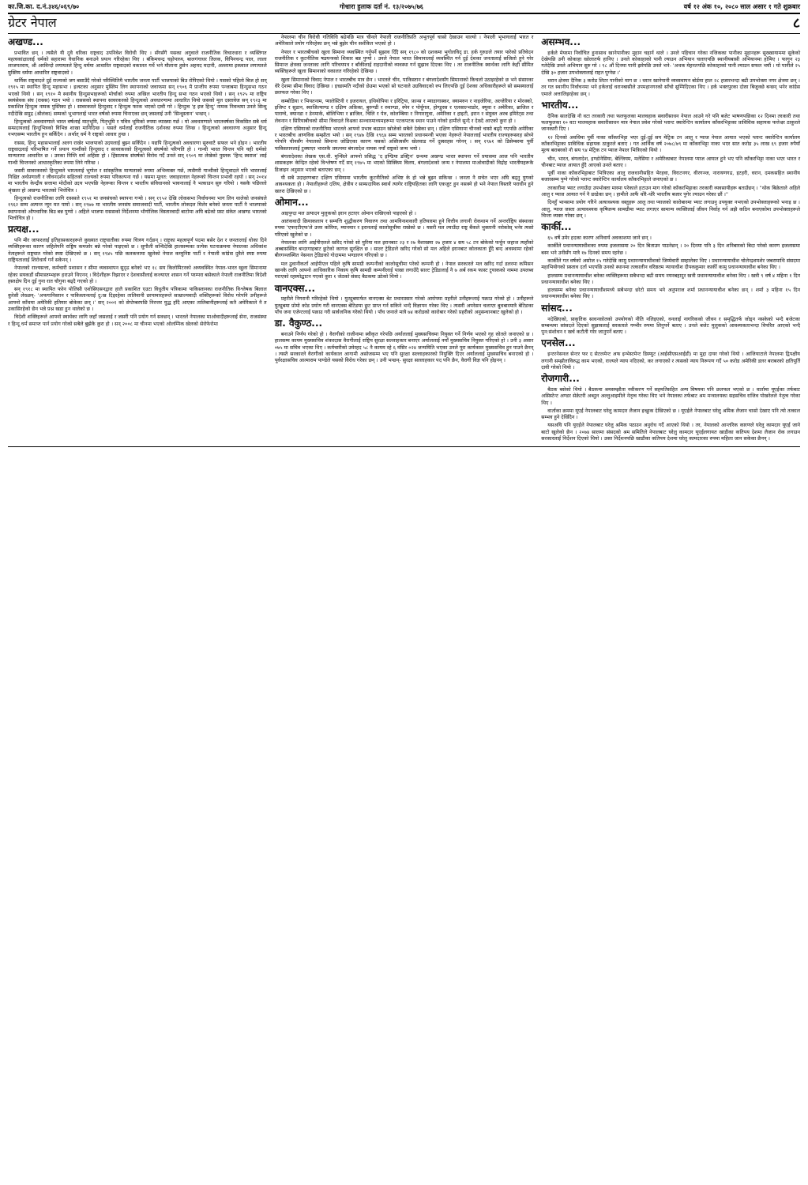का.जि.का. द.नं.३४६/०६९/७० गोश्वारा हुलाक दर्ता नं. १३/२०७५/७६ वर्ष १२ अंक १०, २०८० साल असार १ गते शुक्रबार
ग्रेटर नेपाल ८
अखण्ड...
प्रभावित छन् । त्यसैले यी दुवै धरिका राष्ट्रवाद उपनिवेश विरोधी थिए । सँगसँगै यसका अगुवाले राजनीतिक विचारधारा र व्यक्तिगत महत्वकांक्षालाई धर्मको सहारामा वैधानिक बनाउने प्रयत्न गरिरहेका थिए । बंकिमचन्द्र चट्टोपाध्य, बालगंगाधर तिलक, विपिनचन्द्र पाल, लाला लाजपतराय, श्री अरविन्दो लगायतले हिन्दु धर्ममा आधारित राष्ट्रवादको वकालत गर्थे भने मौलाना हुसेन अहमद मदानी, अल्लामा इकवाल लगायतले मुस्लिम धर्ममा आधारित राष्ट्रवादको ।
धार्मिक राष्ट्रवादले दुई राज्यको जग बसाउँदै गरेको परिस्थितिमै भारतीय जनता पार्टी भाजपाको बिउ रोपिएको थियो । यसको पहिलो बिज हो सन् १९१५ मा स्थापित हिन्दु महासभा । इल्स्टका अनुसार मुस्लिम लिग स्थापनाको जवाफमा सन् १९०६ मै प्रान्तीय रुपमा पन्जाबमा हिन्दुसभा गठन भएको थियो । सन् १९१० मै स्थानीय हिन्दुसभाहरूको मोर्चाको रुपमा अखिल भारतीय हिन्दु सभा गठन भएको थियो । सन् १९२५ मा राष्ट्रिय स्वयंसेवक संघ (रासस) गठन भयो । राससको स्थापना सावरकरको हिन्दुत्वको अवधारणामा आधारित थियो जसको मूल दस्तावेज सन् १९२३ मा प्रकाशित हिन्दुत्व नामक पुस्तिका हो । सावरकरले हिन्दुवाद र हिन्दुत्व फरक भएको दावी गरे । हिन्दुत्व 'ह इज हिन्दु' नामक निवन्धमा उनले सिन्धु नदीदेखि समुद्र (श्रीलंका) सम्मको भूभागलाई भारत वर्षको रुपमा चिनाएका छन् जसलाई उनी 'सिन्धुस्तान' भन्छन् ।
हिन्दुत्वको अवधारणाले भारत वर्षलाई मातृभूमि, पितृभूमि र पवित्र भूमिको रुपमा व्याख्या गर्छ । यो अवधारणाले भारतवर्षका विकसित सबै धर्म सम्प्रदायलाई हिन्दुभित्रको विभिन्न शाखा मानिदिन्छ । यसले धर्मलाई राजनीतिक दर्शनका रुपमा लिन्छ । हिन्दुत्वको अवधारणा अनुसार हिन्दु नभएसम्म भारतीय हुन सकिँदैन । अर्थात् धर्म नै राष्ट्रको आधार हुन्छ ।
रासस, हिन्दु महासभालाई अलग राखेर भाजपाको उदयलाई बुझ्न सकिँदैन । यद्यपि हिन्दुत्वको अवधारणा सुरुवाटै सफल भने होइन । भारतीय राष्ट्रवादलाई परिभाषित गर्ने प्रयत्न गान्धीको हिन्दुवाद र सावरकरको हिन्दुत्वको संघर्षको परिणति हो । गान्धी भारत चिन्तन पनि यही धर्मको मान्यतामा आधारित छ । उनका निम्ति धर्म अहिंसा हो । हिंसात्मक संघर्षको विरोध गर्दै उनले सन् १९०९ मा लेखेको पुस्तक 'हिन्द स्वराज' लाई गान्धी चिन्तनको आधारकृतिका रुपमा लिने गरिन्छ ।
जसरी सावरकरको हिन्दुत्वले भारतलाई भूगोल र सांस्कृतिक मान्यताको रुपमा अभिव्यक्त गर्छ, त्यसैगरी गान्धीको हिन्दुवादले पनि भारतलाई निश्चित अर्थप्रणाली र जीवनदर्शन सहितको राज्यको रुपमा परिकल्पना गर्छ । यसमा मूलत: जवाहरलाल नेहरूको चिन्तन प्रभावी रहयो । सन् २०१४ मा भारतीय केन्द्रीय सत्तामा मोदीको उदय भएपछि नेहरूका चिन्तन र भारतीय संविधानको भावनालाई नै भत्काउन सुरु गरियो । यसकै पछिल्लो श्रृंखला हो अखण्ड भारतको भित्तेचित्र ।
हिन्दुत्वको राजनीतिका लागि राससले १९५१ मा जनसंघको स्थापना गऱ्यो । सन् १९५२ देखि लोकसभा निर्वाचनमा भाग लिन थालेको जनसंघले १९६२ सम्म अत्यन्त न्यून मत पायो । सन् १९७७ मा भारतीय जनसंघ समाजवादी पार्टी, भारतीय लोकदल मिलेर बनेको जनता पार्टी नै भाजपाको स्थापनाको औपचारिक बिउ बन्न पुग्यो । अहिले भाजपा राससको निर्देशनमा भौगोलिक विस्तारवादी बाटोमा अघि बढेको प्रस्ट संकेत अखण्ड भारतको भित्तोचित्र हो ।
प्रत्यक्ष...
पनि मीर जाफरलाई इतिहासकारहरूले कुख्यात राष्ट्रघातीका रुपमा चित्रण गर्दछन् । राष्ट्रका महत्वपूर्ण पदमा बसेर देश र जनतालाई धोका दिने व्यक्तिहरूका कारण जहिलेपनि राष्ट्रिय कमजोर बन्ने गरेको पाइएको छ । सुगौली सन्धिदेखि हालसम्मका प्रत्येक घटनाक्रममा नेपालका अधिकांश नेताहरूले राष्ट्रघात गरेको स्पष्ट देखिएको छ । सन् १९४५ पछि कलकत्तामा खुलेको नेपाल कम्युनिष्ट पार्टी र नेपाली कांग्रेस दुवैले स्पष्ट रुपमा राष्ट्रियतालाई शिरोधार्य गर्न सकेनन् ।
नेपालको राज्यसत्ता, कर्मचारी प्रशासन र सीमा व्यवस्थापन सुदृढ बनेको भए १८ सय किलोमिटरको अव्यवस्थित नेपाल-भारत खुला सिमानामा रहेका सयकडौं सीमास्तम्भहरू हराउने थिएनन् । विदेशीहरू रिझाएर र देशवासीलाई कज्याएर शासन गर्ने परम्परा बसेकाले नेपाली राजनीतिमा विदेशी हस्तक्षेप दिन दुई गुना रात चौगुना बढ्दै गएको हो ।
सन् १९१८ मा स्थापित फरेन पोलिसी एशोसिएसनद्वारा हालै प्रकाशित एउटा विधुतीय पत्रिकामा पाकिस्तानका राजनीतिक विश्लेषक बिलाल कुरेसी लेख्छन्- 'अफगानिस्तान र पाकिस्तानलाई दु:ख दिइरहेका तालिवानी छापामारहरूले साम्राज्यवादी शक्तिहरूको विरोध गरेपनि उनीहरूले आफ्नो काँधमा अमेरिकी हतियार बोकेका छन् ।' सन् २००१ को सेप्टेम्बरपछि निरन्तर युद्ध हाँदै आएका तालिबानीहरूलाई कतै अमेरिकाले नै त उकासिरहेको छैन भन्ने प्रश्न खडा हुन थालेको छ ।
विदेशी शक्तिहरूले आफ्नो स्वार्थका लागि जहाँ जसलाई र जसरी पनि प्रयोग गर्न सक्छन् । भारतले नेपालका माओवादीहरूलाई सेना, राजसंस्था र हिन्दू धर्म समाप्त पार्न प्रयोग गरेको सबैले बुझेकै कुरा हो । सन् २००८ मा चीनमा भएको ओलम्पिक खेलको सेरोफेरोमा
नेपालमा चीन विरोधी गतिविधि बढेपछि मात्र चीनले नेपाली राजनीतिप्रति अभूतपूर्व चासो देखाउन थाल्यो । नेपाली भूभागलाई भारत र अमेरिकाले प्रयोग गरिरहेका छन् भन्ने बुझेर चीन सर्शकित भएको हो ।
नेपाल र भारतबीचको खुला सिमाना व्यवस्थित गर्नुपर्ने सुझाव दिँदै सन् १९८० को दशकमा भूगोलविद् डा. हर्क गुरुङले तयार पारेको प्रतिवेदन राजनीतिक र कूटनीतिक षडयन्त्रको शिकार बन्न पुग्यो । उनले नेपाल भारत सिमानालाई व्यवस्थित गर्न दुई देशका जनतालाई सजिलो हुने गरेर सिमान्त क्षेत्रका जनताका लागि परिचयपत्र र बाँकीलाई राहदानीको व्यवस्था गर्न सुझाव दिएका थिए । तर राजनीतिक स्वार्थका लागि केही सीमित व्यक्तिहरूले खुला सिमानाको वकालत गरिरहेको देखिन्छ ।
खुला सिमानाको विवाद नेपाल र भारतबीच मात्र छैन । भारतले चीन, पाकिस्तान र बंगलादेशसँग सिमानाको किचलो उठाइरहेको छ भने संसारका धेरै देशमा सीमा विवाद देखिन्छ । इच्छामति नदीको छेउमा भएको सो घटनाले उग्रविवादको रुप लिएपछि दुई देशका अधिकारीहरूले सो समस्यालाई छलफल गरेका थिए ।
कम्बोडिया र भियतनाम, प्यालेस्टिनी र इजरायल, इथियोपिया र इरिट्रिया, फ्रान्स र म्याडागास्कर, क्यामरुन र नाइजेरिया, अल्जेरिया र मोरक्को, इजिप्ट र सुडान, स्वाजिल्याण्ड र दक्षिण अफ्रिका, बुरुण्डी र रुवाण्डा, स्पेन र पोर्चुगल, होण्डुरस र एलसाल्भाडोर, क्युवा र अमेरिका, ब्राजिल र पाराग्वे, क्यानडा र डेनमार्क, बोलिभिया र ब्राजिल, चिलि र पेरु, कोलम्बिया र निगारागुवा, अमेरिका र हाइटी, इरान र संयुक्त अरब इमिरेट्स तथा लेवनान र सिरियाबीचको सीमा विवादले विश्वका सञ्चारमाध्यमहरूमा पटकपटक स्थान पाउने गरेको हामीले सुन्दै र देख्दै आएको कुरा हो ।
दक्षिण एसियाको राजनीतिमा भारतले आफ्नो प्रभाव बढाउन खोजेको सबैले देखेका छन् । दक्षिण एसियामा चीनको चासो बढ्दै गएपछि अमेरिका र भारतबीच आणविक सम्झौता भयो । सन् १९४७ देखि १९६४ सम्म भारतको प्रधानमन्त्री भएका नेहरूले नेपाललाई भारतीय राज्यहरूसरह सोच्ने गरेपनि चीनसँग नेपालको सिमाना जोडिएका कारण यसको अस्तित्वसँग खेलवाड गर्ने दुस्साहस गरेनन् । सन् १९७१ को डिसेम्बरमा पूर्वी पाकिस्तानलाई टुक्याएर भारतकै प्रयत्नमा बंगलादेश नामक नयाँ राष्ट्रको जन्म भयो ।
बंगलादेशका लेखक एस.वी. मुन्सिले आफ्नो प्रसिद्ध 'द इण्डिया डक्ट्रिन' ग्रन्थमा अखण्ड भारत स्थापना गर्ने प्रयासमा आज पनि भारतीय शासकहरू केन्द्रित रहेको विश्लेषण गर्दै सन् १९७५ मा भएको सिक्किम विलय, बंगलादेशको जन्म र नेपालमा माओवादीको विद्रोह भारतीयहरूकै डिजाइन अनुसार भएको बताएका छन् ।
यी सबै उदाहरणबाट दक्षिण एसियामा भारतीय कूटनीतिको अभिष्ट के हो भन्ने बुझ्न सकिन्छ । जनता नै सचेत भएर अघि बढ्नु युगको आवश्यकता हो । नेपालीहरूले दलिय, क्षेत्रीय र साम्प्रदायिक स्वार्थ त्यागेर राष्ट्रियहितका लागि एकजुट हुन नसक्ने हो भने नेपाल विस्तारै पराधीन हुने खतरा देखिएको छ ।
ओमान...
आइपुग्दा मल उत्पादन मुलुकको इरान हटाएर ओमान राखिएको पाइएको हो ।
आतंकवादी क्रियाकलाप र सम्पत्ति शुद्धीकरण निवारण तथा आमविनाशकारी हतियारमा हुने वित्तीय लगानी रोकथाम गर्ने अन्तर्राष्ट्रिय संस्थाका रुपमा 'एफएटीएफ'ले उत्तर कोरिया, म्यानमार र इरानलाई कालोसूचीमा राखेको छ । यसरी मल ल्याउँदा राष्ट्र बैंकले भुक्तानी नरोकोस् भनेर त्यसो गरिएको खुलेको छ ।
नेपालका लागि आईपीएलले खरिद गरेको सो युरिया मल इरानबाट २३ र २७ वैशाखमा २७ हजार ४ सय ५८ टन बोकेको फर्चुन जहाज त्यहाँको अब्बासस्थित बन्दरगाहबाट छुटेको कागज सुरक्षित छ । साल्ट ट्रेडिङले खरिद गरेको सो मल अहिले इरानबाट कोलकाता हुँदै बन्द अवस्थामा रहेको बीरगञ्जस्थित नेसनल ट्रेडिङको गोदाममा भण्डारण गरिएको छ ।
मल ढुवानीकर्ता आईपीएल पहिले कृषि सामग्री कम्पनीको कालोसूचीमा परेको कम्पनी हो । नेपाल सरकारले मल खरिद गर्दा डलरमा कमिसन खानकै लागि आफ्नो आधिकारिक निकाय कृषि सामग्री कम्पनीलाई पाखा लगाउँदै साल्ट ट्रेडिङलाई नै ७ अर्ब रकम फास्ट ट्र्याकको नाममा उपलब्ध गराएको रहस्योद्घाटन गएको कुरा १ जेठको संसद बैठकमा उठेको थियो ।
वानएक्स...
प्रहरीले निगरानी गरिरहेको थियो । युट्युबमार्फत वानएक्स बेट प्रचारप्रसार गरेको आरोपमा प्रहरीले उनीहरूलाई पक्राउ गरेको हो । उनीहरूले युट्युबमा प्रोमो कोड प्रयोग गरी वानएक्स बेटिङमा छुट प्राप्त गर्न सकिने भन्दै विज्ञापन गरेका थिए । त्यसरी अपरेसन चलाएर बुधबारमात्रै बेटिङका पाँच जना एजेन्टलाई पक्राउ गरी सार्वजनिक गरेको थियो । पाँच जनाले मात्रै ७४ करोडको कारोबार गरेको प्रहरीको अनुसन्धानबाट खुलेको हो ।
डा. वैकुण्ठ...
बनाउने निर्णय गरेको हो । वैरागीको राजीनामा स्वीकृत गरेपछि अर्याललाई मुख्यसचिवमा नियुक्त गर्ने निर्णय भएको गृह स्रोतले जनाएको छ । हालसम्म कायम मुख्यसचिव शंकरदास वैरागीलाई राष्ट्रिय सुरक्षा सल्लाहकार बनाएर अर्याललाई नयाँ मुख्यसचिव नियुक्त गरिएको हो । उनी ३ असार ०७५ मा सचिव भएका थिए । कर्मचारीको उमेरहद ५८ नै कायम रहे ६ मंसिर ०२४ जन्ममिति भएका उनले पूरा कार्यकाल मुख्यसचिव हुन पाउने छैनन् । त्यस्तै सरकारले वैरागीको कार्यकाल आगामी असोजसम्म भए पनि सुरक्षा सल्लाहकारको नियुक्ति दिएर अर्याललाई मुख्यसचिव बनाएको हो । पूर्वरक्षासचिव आत्माराम पाण्डेले यसको विरोध गरेका छन् । उनी भन्छन्- सुरक्षा सल्लाहकार पद पनि छैन, वैरागी विज्ञ पनि होइनन् ।
असम्भव...
हर्कले मेयरमा निर्वाचित हुनासाथ खानेपानीका मुहान चहार्न थाले । उनले पहिचान गरेका नजिकका पानीका मुहानहरू सुख्खायाममा सुकेको देखेपछि उनी कोकाहा खोलातर्फ हानिए । उनले कोकाहाको पानी ल्याउन अभियान चलाएपछि स्थानीयबासी अभियानमा होमिए । फागुन २३ गतेदेखि उनले अभियान सुरु गरे । ९८ औं दिनमा पानी झरेपछि उनले भने- 'अथक मेहनतपछि कोकाहाको पानी ल्याउन सफल भयौं । यो पानीले २५ देखि ३० हजार उपभोक्तालाई राहत पुग्नेछ ।'
धरान क्षेत्रमा दैनिक ३ करोड लिटर पानीको माग छ । धरान खानेपानी व्यवस्थापन बोर्डमा हाल २८ हजारभन्दा बढी उपभोक्ता नगर क्षेत्रमा छन् । तर गत स्थानीय निर्वाचनमा भने हर्कलाई धरानबासीले उपमहानगरको साँचो सुम्पिदिएका थिए । हर्क भक्तपुरका दोस्रा बिजुक्छे बन्छन् भनेर कांग्रेस एमाले अत्तालिइरहेका छन् ।
भारतीय...
दैनिक सातदेखि नौ वटा तरकारी तथा फलफूलका मालवहाक सवारीसाधन नेपाल आउने गरे पनि बजेट भाषणपछिका १२ दिनमा तरकारी तथा फलफूलका १० वटा मालवहाक सवारीसाधन मात्र नेपाल प्रवेश गरेको प्लान्ट क्वारेन्टिन कार्यालय काँकरभिट्टाका प्राविधिक सहायक फत्तेश्वर ठाकुरले जानकारी दिए ।
१२ दिनको अवधिमा पूर्वी नाका काँकरभिट्टा भएर दुई-दुई सय मेट्रिक टन आलु र प्याज नेपाल आयात भएको प्लान्ट क्वारेन्टिन कार्यालय काँकरभिट्टाका प्राविधिक सहायक ठाकुरले बताए । गत आर्थिक वर्ष २०७८/७९ मा काँकरभिट्टा नाका भएर सात करोड ३५ लाख ६९ हजार रुपैयाँ मूल्य बराबरको नौ सय ९४ मेट्रिक टन प्याज नेपाल भित्रिएको थियो ।
चीन, भारत, बंगलादेश, इण्डोनेसिया, बेल्जियम, मलेसिया र अमेरिकाबाट नेपालमा प्याज आयात हुने भए पनि काँकरभिट्टा नाका भएर भारत र चीनबाट प्याज आयात हुँदै आएको उनले बताए ।
पूर्वी नाका काँकरभिट्टाबाट भित्रिएका आलु राजधानीसहित भैरहवा, विराटनगर, वीरगञ्ज, नारायणगढ, इटहरी, धरान, दमकसहित स्थानीय बजारसम्म पुग्ने गरेको प्लान्ट क्वारेन्टिन कार्यालय काँकरभिट्टाले जनाएको छ ।
तरकारीमा भ्याट लगाउँदा उपभोक्ता मारमा परेकाले हटाउन माग गरेको काँकरभिट्टाका तरकारी व्यवसायीहरू बताउँछन् । "थोक बिक्रेताले अहिले आलु र प्याज आयात गर्न नै छाडेका छन् । हामीले आफैं थोरै-थोरै भारतीय बजार पुगेर ल्याउन गरेका छौं ।"
दिनहुँ भान्सामा प्रयोग गरिने अत्यावश्यक वस्तुहरू आलु तथा प्याजको कारोबारमा भ्याट लगाउनु उपयुक्त नभएको उपभोक्ताहरूको भनाइ छ । आलु, प्याज जस्ता अत्यावश्यक कृषिजन्य सामग्रीमा भ्याट लगाएर सामान्य व्यक्तिलाई जीवन निर्वाह गर्न अझै कठिन बनाएकोमा उपभोक्ताहरूले चिन्ता व्यक्त गरेका छन् ।
कार्की...
६५ वर्षे उमेर हदका कारण अनिवार्य अवकाशमा जाने छन् ।
कार्कीले प्रधानन्यायाधीशका रुपमा इजलासमा २० दिन बिताउन पाउनेछन् । २० दिनमा पनि ३ दिन शनिबारको बिदा परेको कारण इजलासमा बस्न भने उनीसँग मात्रै १७ दिनको समय रहनेछ ।
कार्कीले गत वर्षको असोज १५ गतेदेखि कामु प्रधानन्यायाधीशको जिम्मेवारी सम्हालेका थिए । प्रधानन्यायाधीश चोलेन्द्रशमशेर जबरामाथि संसदमा महाभियोगको प्रस्ताव दर्ता भएपछि उनको स्थानमा तत्कालीन वरिष्ठतम न्यायाधीश दीपककुमार कार्की कामु प्रधानन्यायाधीश बनेका थिए ।
हालसम्म प्रधानन्यायाधीश बनेका व्यक्तिहरूमा सबैभन्दा बढी समय नयनबहादुर खत्री प्रधानन्यायाधीश बनेका थिए । खत्री ९ वर्ष ४ महिना १ दिन प्रधानन्यायाधीश बनेका थिए ।
हालसम्म बनेका प्रधानन्यायाधीशमध्ये सबैभन्दा छोटो समय भने अनुपराज शर्मा प्रधानन्यायाधीश बनेका छन् । शर्मा ३ महिना १५ दिन प्रधानन्यायाधीश बनेका थिए ।
सांसद...
नदेखिएको, प्राकृतिक साधनस्रोतको उपयोगको नीति नलिइएको, वनलाई नागरिकको जीवन र समृद्धितर्फ जोड्न नसकेको भन्दै बजेटका सम्बन्धमा सांसदले दिएको सुझावलाई सरकारले गम्भीर रुपमा लिनुपर्ने बताए । उनले बजेट मुलुकको आवश्यकताभन्दा विपरित आएको भन्दै पुन:संशोधन र खर्च कटौती गरेर जानुपर्ने बताए ।
एनसेल...
इन्टरनेसनल सेन्टर फर द सेटलमेन्ट अफ इन्भेस्टमेन्ट डिस्प्युट (आईसीएसआईडी) मा मुद्दा दायर गरेको थियो । आजियाटाले नेपालमा द्विपक्षीय लगानी सम्झौताविरुद्ध काम भएको, राज्यले न्याय नदिएको, कर लगाएको र त्यसको न्याय निरूपण गर्दै ५० करोड अमेरिकी डलर बराबरको क्षतिपूर्ति दावी गरेको थियो ।
रोजगारी...
बैठक बसेको थियो । बैठकमा श्रमसम्झौता नवीकरण गर्ने सहमतिसहित अन्य विषयमा पनि छलफल भएको छ । वार्तामा यूएईका तर्फबाट असिस्टेन्ट अण्डर सेक्रेटरी अब्दुल अल्लुआइमीले नेतृत्व गरेका थिए भने नेपालका तर्फबाट श्रम मन्त्रालयका सहसचिव राजिव पोखरेलले नेतृत्व गरेका थिए ।
वार्ताका क्रममा यूएई नेपालबाट घरेलु कामदार लैजान इच्छुक देखिएको छ । यूएईले नेपालबाट घरेलु श्रमिक लैजान चासो देखाए पनि त्यो तत्काल सम्भव हुने देखिँदैन ।
यसअघि पनि यूएईले नेपालबाट घरेलु श्रमिक पठाउन अनुरोध गर्दै आएको थियो । तर, नेपालको आन्तरिक कारणले घरेलु कामदार यूएई जाने बाटो खुलेको छैन । २०७४ सालमा संसदको श्रम समितिले नेपालबाट घरेलु कामदार यूएईलगायत खाडीका कतिपय देशमा लैजान रोक लगाउन सरकारलाई निर्देशन दिएको थियो । उक्त निर्देशनपछि खाडीका कतिपय देशमा घरेलु कामदारका रुपमा महिला जान सकेका छैनन् ।